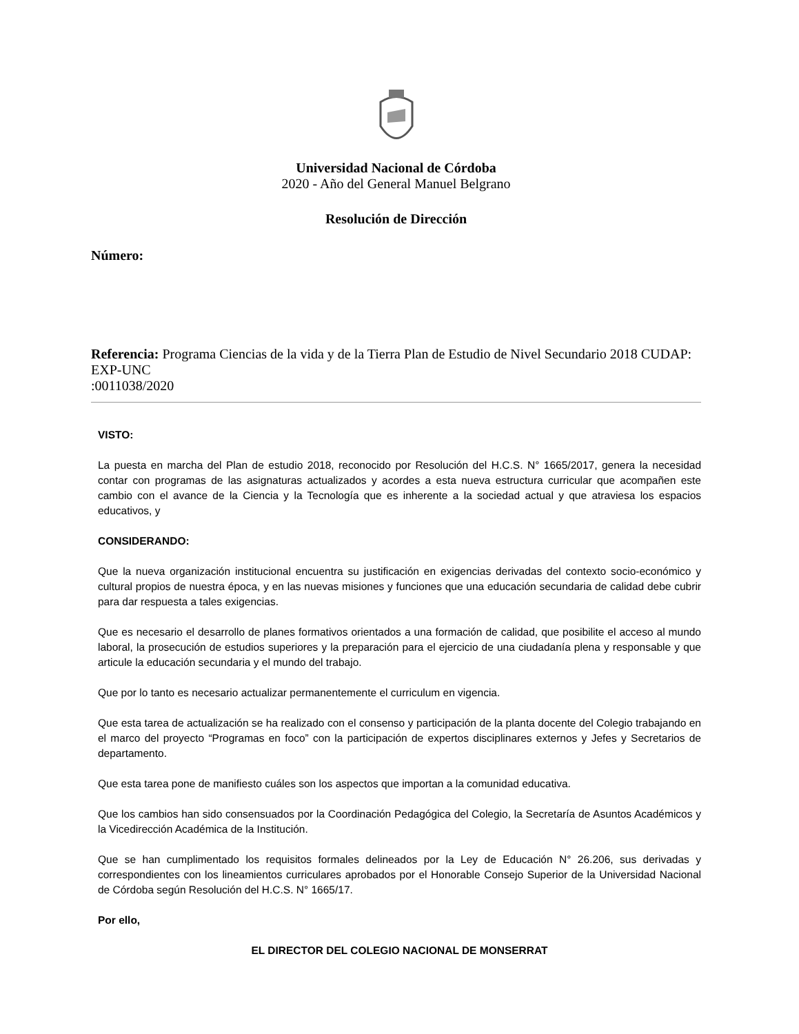Universidad Nacional de Córdoba
2020 - Año del General Manuel Belgrano
Resolución de Dirección
Número:
Referencia: Programa Ciencias de la vida y de la Tierra Plan de Estudio de Nivel Secundario 2018 CUDAP: EXP-UNC
:0011038/2020
VISTO:
La puesta en marcha del Plan de estudio 2018, reconocido por Resolución del H.C.S. N° 1665/2017, genera la necesidad contar con programas de las asignaturas actualizados y acordes a esta nueva estructura curricular que acompañen este cambio con el avance de la Ciencia y la Tecnología que es inherente a la sociedad actual y que atraviesa los espacios educativos, y
CONSIDERANDO:
Que la nueva organización institucional encuentra su justificación en exigencias derivadas del contexto socio-económico y cultural propios de nuestra época, y en las nuevas misiones y funciones que una educación secundaria de calidad debe cubrir para dar respuesta a tales exigencias.
Que es necesario el desarrollo de planes formativos orientados a una formación de calidad, que posibilite el acceso al mundo laboral, la prosecución de estudios superiores y la preparación para el ejercicio de una ciudadanía plena y responsable y que articule la educación secundaria y el mundo del trabajo.
Que por lo tanto es necesario actualizar permanentemente el curriculum en vigencia.
Que esta tarea de actualización se ha realizado con el consenso y participación de la planta docente del Colegio trabajando en el marco del proyecto “Programas en foco” con la participación de expertos disciplinares externos y Jefes y Secretarios de departamento.
Que esta tarea pone de manifiesto cuáles son los aspectos que importan a la comunidad educativa.
Que los cambios han sido consensuados por la Coordinación Pedagógica del Colegio, la Secretaría de Asuntos Académicos y la Vicedirección Académica de la Institución.
Que se han cumplimentado los requisitos formales delineados por la Ley de Educación N° 26.206, sus derivadas y correspondientes con los lineamientos curriculares aprobados por el Honorable Consejo Superior de la Universidad Nacional de Córdoba según Resolución del H.C.S. N° 1665/17.
Por ello,
EL DIRECTOR DEL COLEGIO NACIONAL DE MONSERRAT